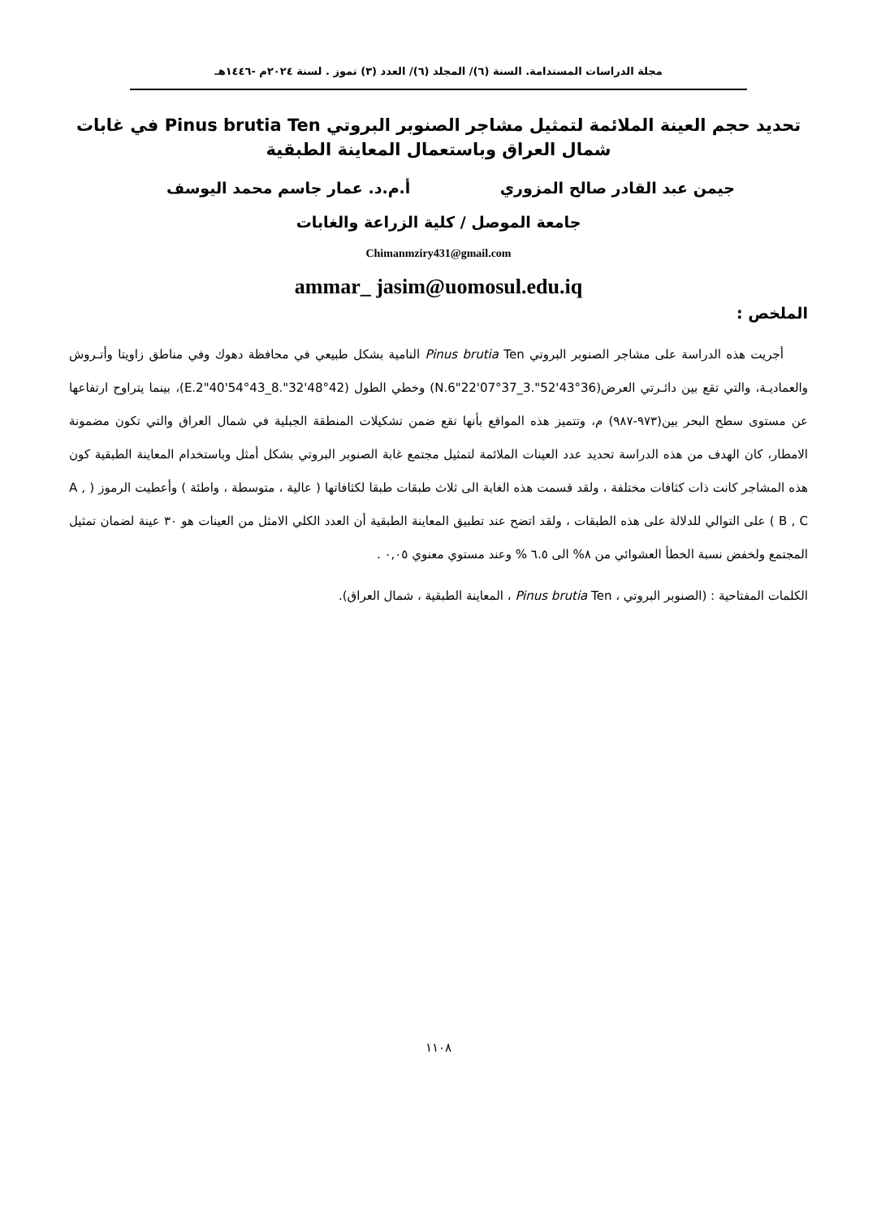مجلة الدراسات المستدامة. السنة (٦)/ المجلد (٦)/ العدد (٣) تموز . لسنة ٢٠٢٤م -١٤٤٦هـ
تحديد حجم العينة الملائمة لتمثيل مشاجر الصنوبر البروتي Pinus brutia Ten في غابات شمال العراق وباستعمال المعاينة الطبقية
جيمن عبد القادر صالح المزوري أ.م.د. عمار جاسم محمد اليوسف
جامعة الموصل / كلية الزراعة والغابات
Chimanmziry431@gmail.com
ammar_ jasim@uomosul.edu.iq
الملخص :
أجريت هذه الدراسة على مشاجر الصنوبر البروتي Pinus brutia Ten النامية بشكل طبيعي في محافظة دهوك وفي مناطق زاويتا وأتـروش والعماديـة، والتي تقع بين دائـرتي العرض(N.6"22'07°37_3."52'43°36) وخطي الطول (E.2"40'54°43_8."32'48°42)، بينما يتراوح ارتفاعها عن مستوى سطح البحر بين(٩٧٣-٩٨٧) م، وتتميز هذه المواقع بأنها تقع ضمن تشكيلات المنطقة الجبلية في شمال العراق والتي تكون مضمونة الامطار، كان الهدف من هذه الدراسة تحديد عدد العينات الملائمة لتمثيل مجتمع غابة الصنوبر البروتي بشكل أمثل وباستخدام المعاينة الطبقية كون هذه المشاجر كانت ذات كثافات مختلفة ، ولقد قسمت هذه الغابة الى ثلاث طبقات طبقا لكثافاتها ( عالية ، متوسطة ، واطئة ) وأعطيت الرموز ( A , B , C ) على التوالي للدلالة على هذه الطبقات ، ولقد اتضح عند تطبيق المعاينة الطبقية أن العدد الكلي الامثل من العينات هو ٣٠ عينة لضمان تمثيل المجتمع ولخفض نسبة الخطأ العشوائي من ٨% الى ٦.٥ % وعند مستوي معنوي ٠,٠٥ .
الكلمات المفتاحية : (الصنوبر البروتي ، Pinus brutia Ten ، المعاينة الطبقية ، شمال العراق).
١١٠٨